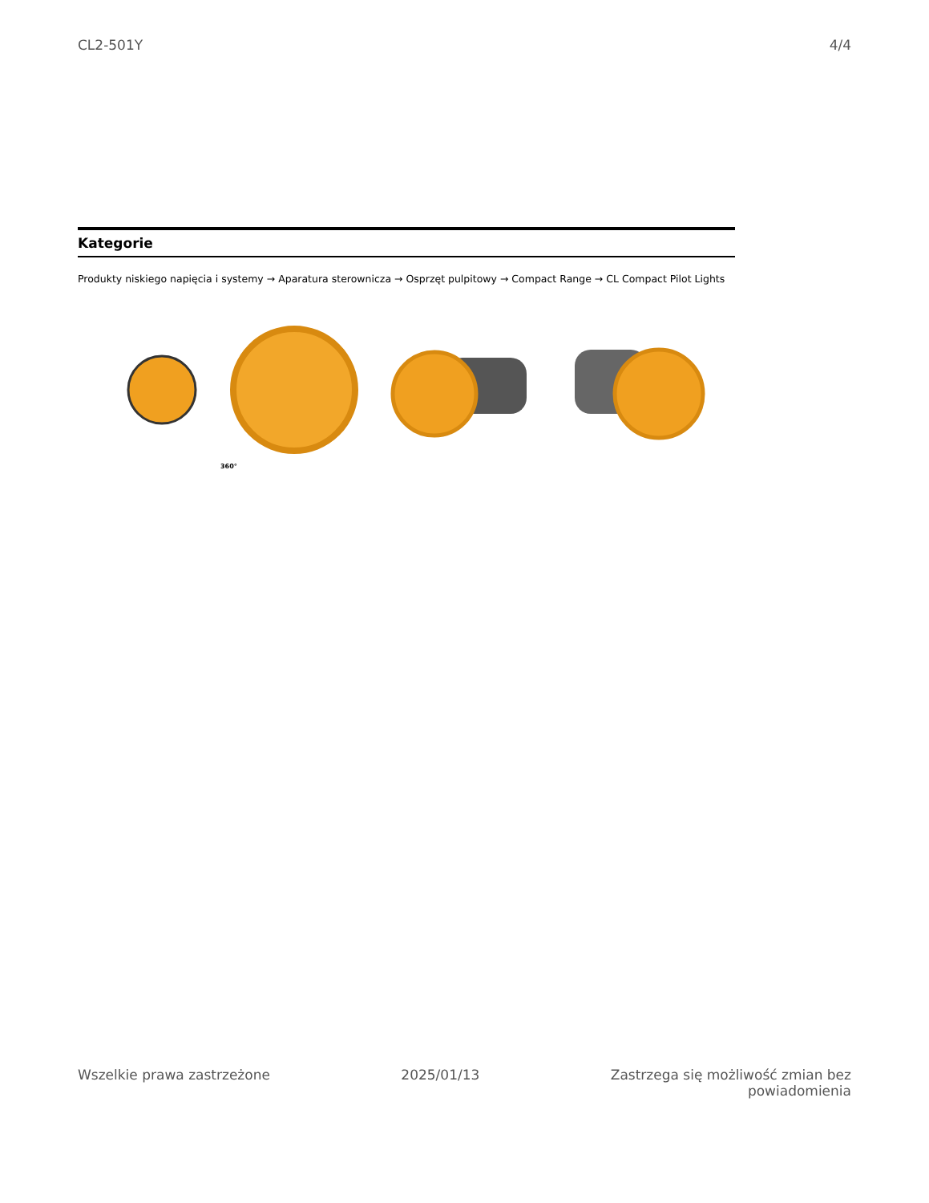CL2-501Y 4/4
Kategorie
Produkty niskiego napięcia i systemy → Aparatura sterownicza → Osprzęt pulpitowy → Compact Range → CL Compact Pilot Lights
360°
Wszelkie prawa zastrzeżone 2025/01/13 Zastrzega się możliwość zmian bez
powiadomienia